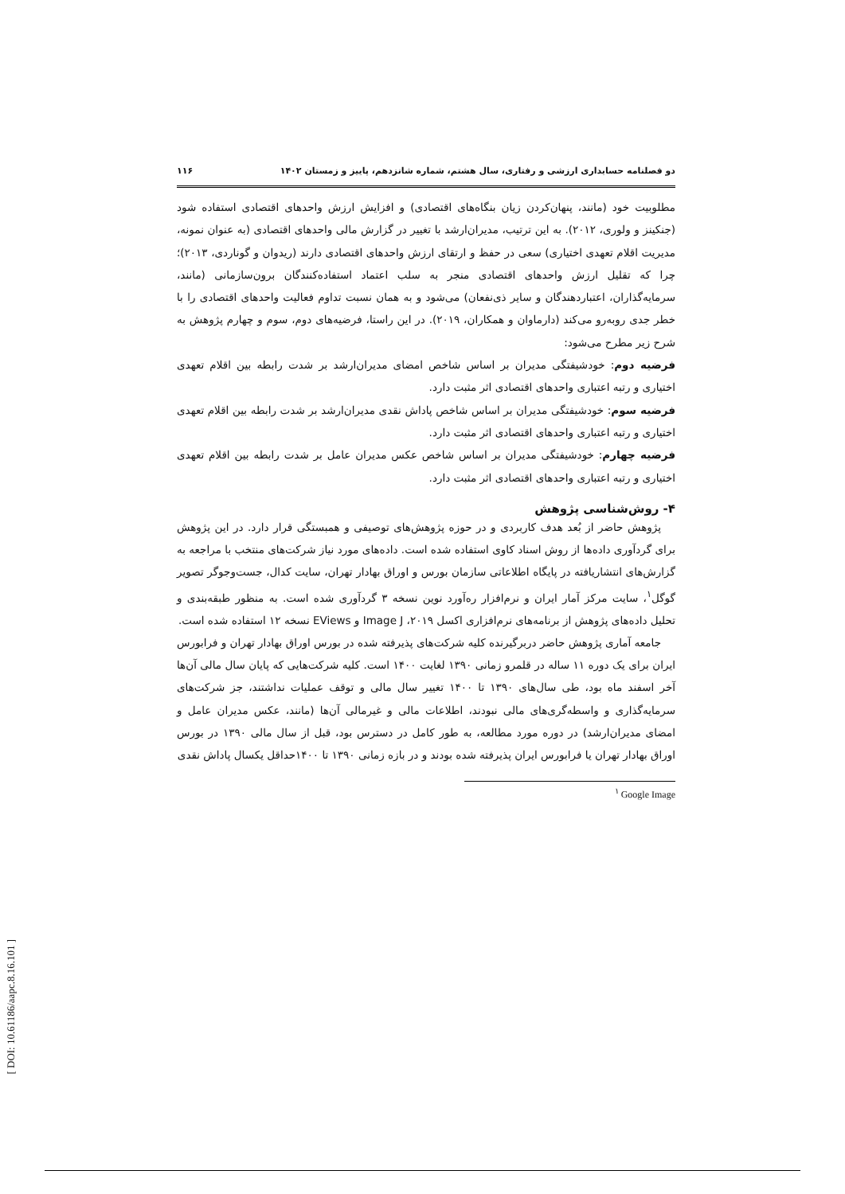دو فصلنامه حسابداری ارزشی و رفتاری، سال هشتم، شماره شانزدهم، پاییز و زمستان ۱۴۰۲ ۱۱۶
مطلوبیت خود (مانند، پنهان‌کردن زیان بنگاه‌های اقتصادی) و افزایش ارزش واحدهای اقتصادی استفاده شود (جنکینز و ولوری، ۲۰۱۲). به این ترتیب، مدیران‌ارشد با تغییر در گزارش مالی واحدهای اقتصادی (به عنوان نمونه، مدیریت اقلام تعهدی اختیاری) سعی در حفظ و ارتقای ارزش واحدهای اقتصادی دارند (ریدوان و گوناردی، ۲۰۱۳)؛ چرا که تقلیل ارزش واحدهای اقتصادی منجر به سلب اعتماد استفاده‌کنندگان برون‌سازمانی (مانند، سرمایه‌گذاران، اعتباردهندگان و سایر ذی‌نفعان) می‌شود و به همان نسبت تداوم فعالیت واحدهای اقتصادی را با خطر جدی روبه‌رو می‌کند (دارماوان و همکاران، ۲۰۱۹). در این راستا، فرضیه‌های دوم، سوم و چهارم پژوهش به شرح زیر مطرح می‌شود:
فرضیه دوم: خودشیفتگی مدیران بر اساس شاخص امضای مدیران‌ارشد بر شدت رابطه بین اقلام تعهدی اختیاری و رتبه اعتباری واحدهای اقتصادی اثر مثبت دارد.
فرضیه سوم: خودشیفتگی مدیران بر اساس شاخص پاداش نقدی مدیران‌ارشد بر شدت رابطه بین اقلام تعهدی اختیاری و رتبه اعتباری واحدهای اقتصادی اثر مثبت دارد.
فرضیه چهارم: خودشیفتگی مدیران بر اساس شاخص عکس مدیران عامل بر شدت رابطه بین اقلام تعهدی اختیاری و رتبه اعتباری واحدهای اقتصادی اثر مثبت دارد.
۴- روش‌شناسی پژوهش
پژوهش حاضر از بُعد هدف کاربردی و در حوزه پژوهش‌های توصیفی و همبستگی قرار دارد. در این پژوهش برای گردآوری داده‌ها از روش اسناد کاوی استفاده شده است. داده‌های مورد نیاز شرکت‌های منتخب با مراجعه به گزارش‌های انتشاریافته در پایگاه اطلاعاتی سازمان بورس و اوراق بهادار تهران، سایت کدال، جست‌وجوگر تصویر گوگل<sup>۱</sup>، سایت مرکز آمار ایران و نرم‌افزار ره‌آورد نوین نسخه ۳ گردآوری شده است. به منظور طبقه‌بندی و تحلیل داده‌های پژوهش از برنامه‌های نرم‌افزاری اکسل ۲۰۱۹، Image J و EViews نسخه ۱۲ استفاده شده است.
جامعه آماری پژوهش حاضر دربرگیرنده کلیه شرکت‌های پذیرفته شده در بورس اوراق بهادار تهران و فرابورس ایران برای یک دوره ۱۱ ساله در قلمرو زمانی ۱۳۹۰ لغایت ۱۴۰۰ است. کلیه شرکت‌هایی که پایان سال مالی آن‌ها آخر اسفند ماه بود، طی سال‌های ۱۳۹۰ تا ۱۴۰۰ تغییر سال مالی و توقف عملیات نداشتند، جز شرکت‌های سرمایه‌گذاری و واسطه‌گری‌های مالی نبودند، اطلاعات مالی و غیرمالی آن‌ها (مانند، عکس مدیران عامل و امضای مدیران‌ارشد) در دوره مورد مطالعه، به طور کامل در دسترس بود، قبل از سال مالی ۱۳۹۰ در بورس اوراق بهادار تهران یا فرابورس ایران پذیرفته شده بودند و در بازه زمانی ۱۳۹۰ تا ۱۴۰۰حداقل یکسال پاداش نقدی
<sup>۱</sup> Google Image
[ DOI: 10.61186/aapc.8.16.101 ]